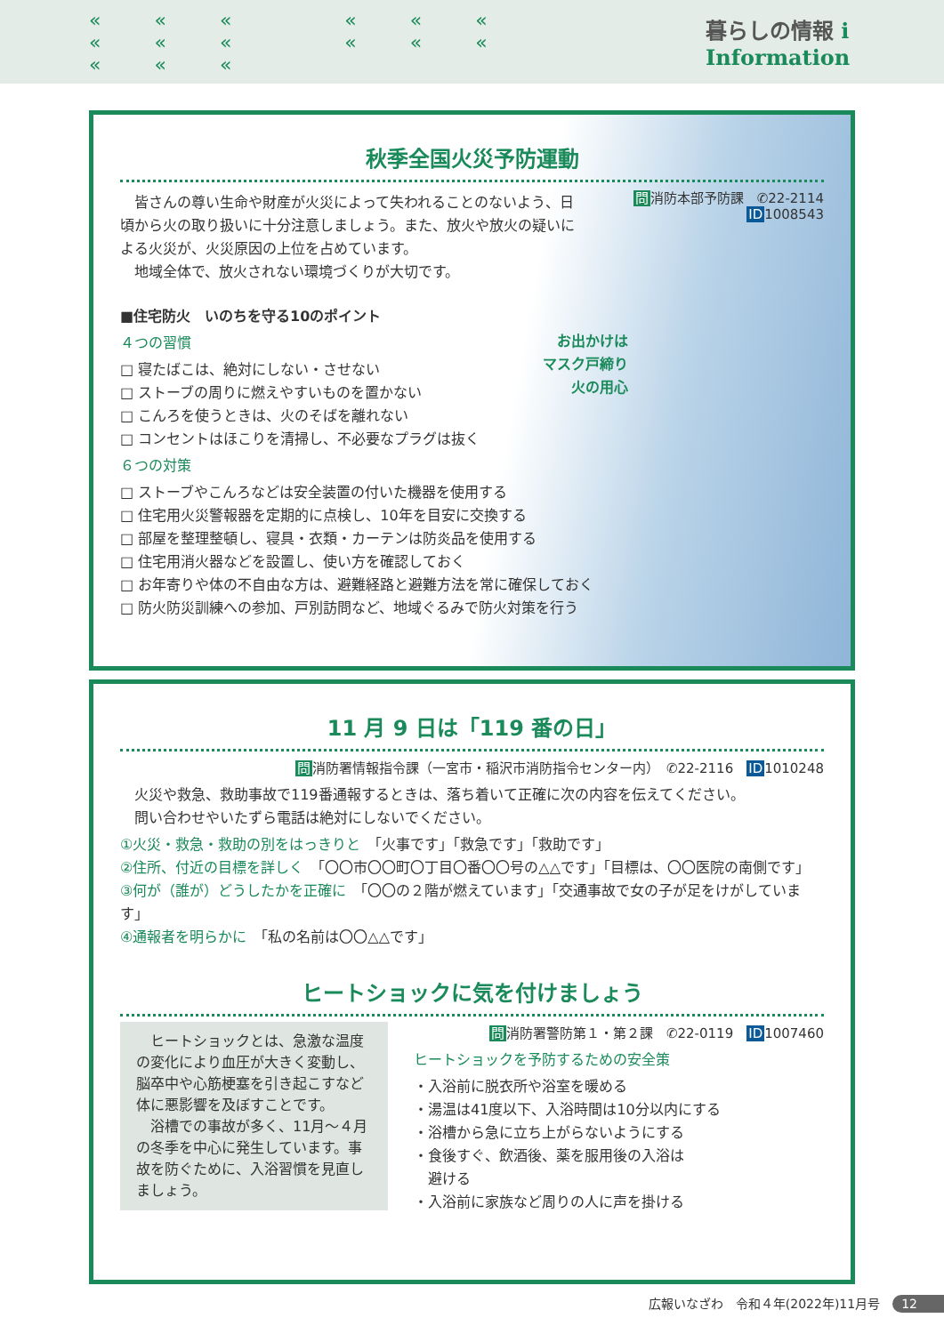««« ««« ««« ««« ««« 暮らしの情報 i Information
秋季全国火災予防運動
　皆さんの尊い生命や財産が火災によって失われることのないよう、日頃から火の取り扱いに十分注意しましょう。また、放火や放火の疑いによる火災が、火災原因の上位を占めています。
　地域全体で、放火されない環境づくりが大切です。
問消防本部予防課　✆22-2114
ID1008543
■住宅防火　いのちを守る10のポイント
４つの習慣
□ 寝たばこは、絶対にしない・させない
□ ストーブの周りに燃えやすいものを置かない
□ こんろを使うときは、火のそばを離れない
□ コンセントはほこりを清掃し、不必要なプラグは抜く
６つの対策
□ ストーブやこんろなどは安全装置の付いた機器を使用する
□ 住宅用火災警報器を定期的に点検し、10年を目安に交換する
□ 部屋を整理整頓し、寝具・衣類・カーテンは防炎品を使用する
□ 住宅用消火器などを設置し、使い方を確認しておく
□ お年寄りや体の不自由な方は、避難経路と避難方法を常に確保しておく
□ 防火防災訓練への参加、戸別訪問など、地域ぐるみで防火対策を行う
お出かけは
マスク戸締り
火の用心
11 月 9 日は「119 番の日」
問消防署情報指令課（一宮市・稲沢市消防指令センター内）　✆22-2116　ID1010248
　火災や救急、救助事故で119番通報するときは、落ち着いて正確に次の内容を伝えてください。
　問い合わせやいたずら電話は絶対にしないでください。
①火災・救急・救助の別をはっきりと　「火事です」「救急です」「救助です」
②住所、付近の目標を詳しく　「〇〇市〇〇町〇丁目〇番〇〇号の△△です」「目標は、〇〇医院の南側です」
③何が（誰が）どうしたかを正確に　「〇〇の２階が燃えています」「交通事故で女の子が足をけがしています」
④通報者を明らかに　「私の名前は〇〇△△です」
ヒートショックに気を付けましょう
　ヒートショックとは、急激な温度の変化により血圧が大きく変動し、脳卒中や心筋梗塞を引き起こすなど体に悪影響を及ぼすことです。
　浴槽での事故が多く、11月～４月の冬季を中心に発生しています。事故を防ぐために、入浴習慣を見直しましょう。
問消防署警防第１・第２課　✆22-0119　ID1007460
ヒートショックを予防するための安全策
・入浴前に脱衣所や浴室を暖める
・湯温は41度以下、入浴時間は10分以内にする
・浴槽から急に立ち上がらないようにする
・食後すぐ、飲酒後、薬を服用後の入浴は
　避ける
・入浴前に家族など周りの人に声を掛ける
広報いなざわ　令和４年(2022年)11月号　12